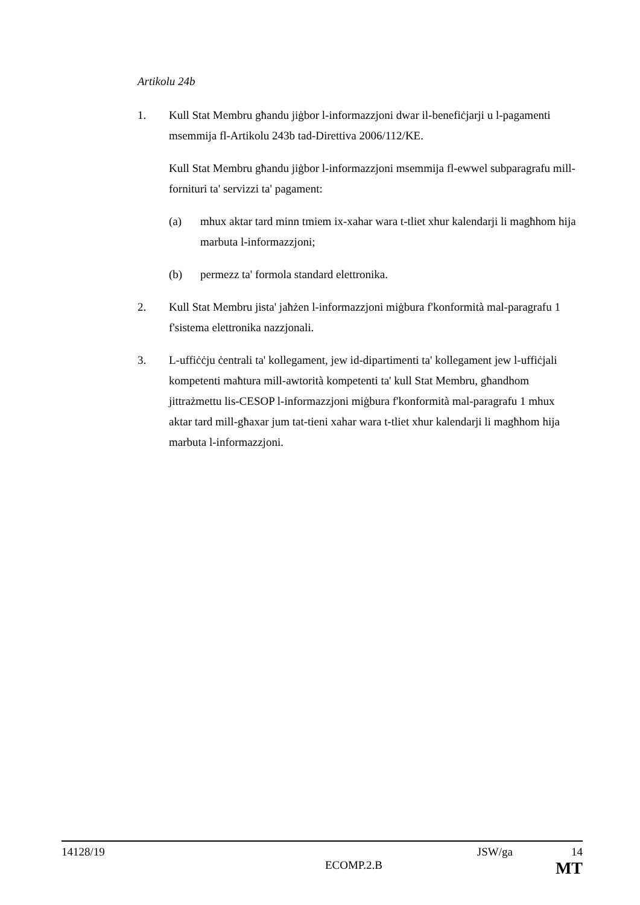Artikolu 24b
1. Kull Stat Membru għandu jiġbor l-informazzjoni dwar il-benefiċjarji u l-pagamenti msemmija fl-Artikolu 243b tad-Direttiva 2006/112/KE.
Kull Stat Membru għandu jiġbor l-informazzjoni msemmija fl-ewwel subparagrafu mill-fornituri ta' servizzi ta' pagament:
(a) mhux aktar tard minn tmiem ix-xahar wara t-tliet xhur kalendarji li magħhom hija marbuta l-informazzjoni;
(b) permezz ta' formola standard elettronika.
2. Kull Stat Membru jista' jaħżen l-informazzjoni miġbura f'konformità mal-paragrafu 1 f'sistema elettronika nazzjonali.
3. L-uffiċċju ċentrali ta' kollegament, jew id-dipartimenti ta' kollegament jew l-uffiċjali kompetenti maħtura mill-awtorità kompetenti ta' kull Stat Membru, għandhom jittrażmettu lis-CESOP l-informazzjoni miġbura f'konformità mal-paragrafu 1 mhux aktar tard mill-għaxar jum tat-tieni xahar wara t-tliet xhur kalendarji li magħhom hija marbuta l-informazzjoni.
14128/19 JSW/ga 14
ECOMP.2.B MT